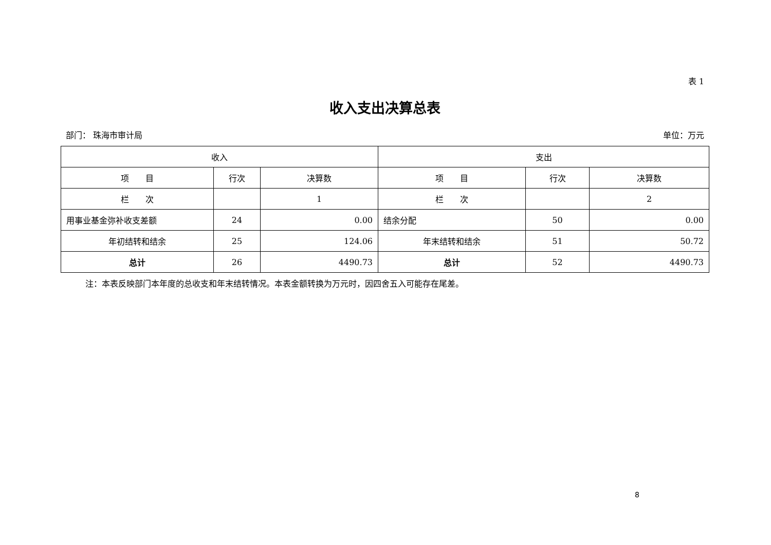表 1
收入支出决算总表
部门： 珠海市审计局 单位：万元
| 收入 | | | 支出 | | |
| --- | --- | --- | --- | --- | --- |
| 项 目 | 行次 | 决算数 | 项 目 | 行次 | 决算数 |
| 栏 次 | | 1 | 栏 次 | | 2 |
| 用事业基金弥补收支差额 | 24 | 0.00 | 结余分配 | 50 | 0.00 |
| 年初结转和结余 | 25 | 124.06 | 年末结转和结余 | 51 | 50.72 |
| 总计 | 26 | 4490.73 | 总计 | 52 | 4490.73 |
注：本表反映部门本年度的总收支和年末结转情况。本表金额转换为万元时，因四舍五入可能存在尾差。
8